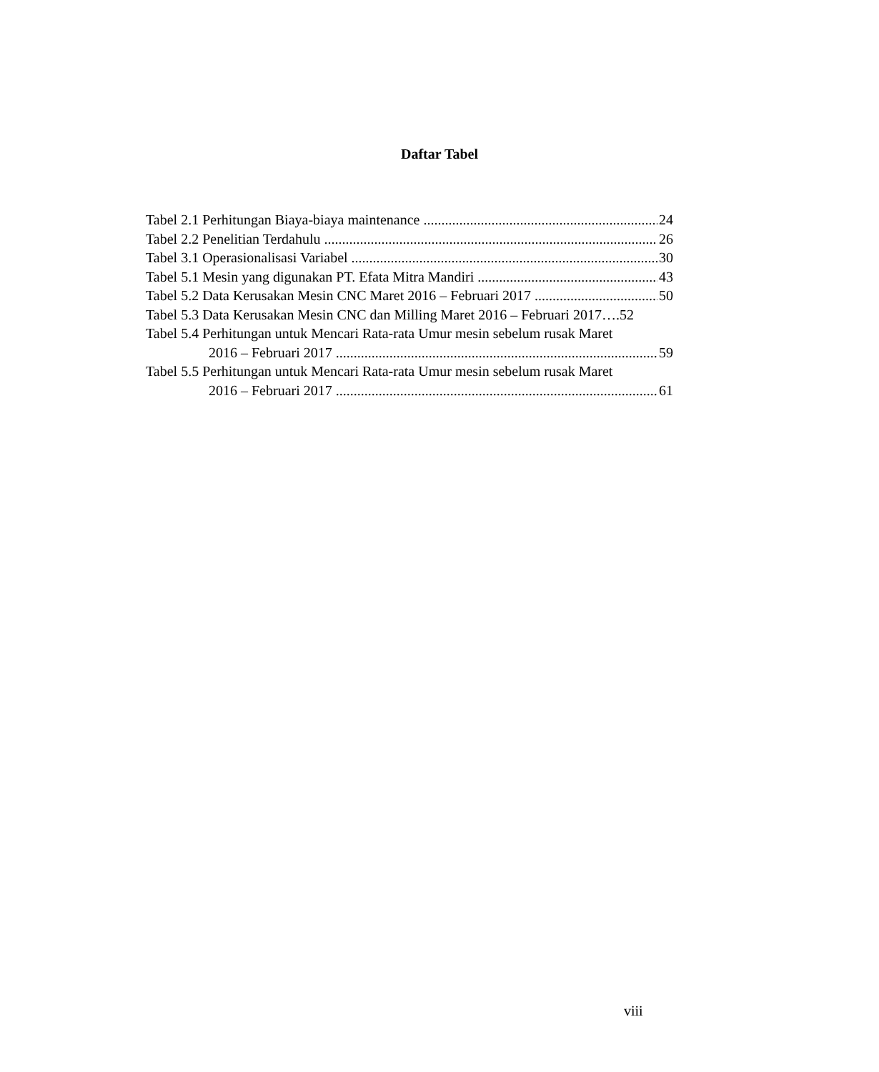Daftar Tabel
Tabel 2.1 Perhitungan Biaya-biaya maintenance 24
Tabel 2.2 Penelitian Terdahulu 26
Tabel 3.1 Operasionalisasi Variabel 30
Tabel 5.1 Mesin yang digunakan PT. Efata Mitra Mandiri 43
Tabel 5.2 Data Kerusakan Mesin CNC Maret 2016 – Februari 2017 50
Tabel 5.3 Data Kerusakan Mesin CNC dan Milling Maret 2016 – Februari 2017….52
Tabel 5.4 Perhitungan untuk Mencari Rata-rata Umur mesin sebelum rusak Maret
2016 – Februari 2017 59
Tabel 5.5 Perhitungan untuk Mencari Rata-rata Umur mesin sebelum rusak Maret
2016 – Februari 2017 61
viii